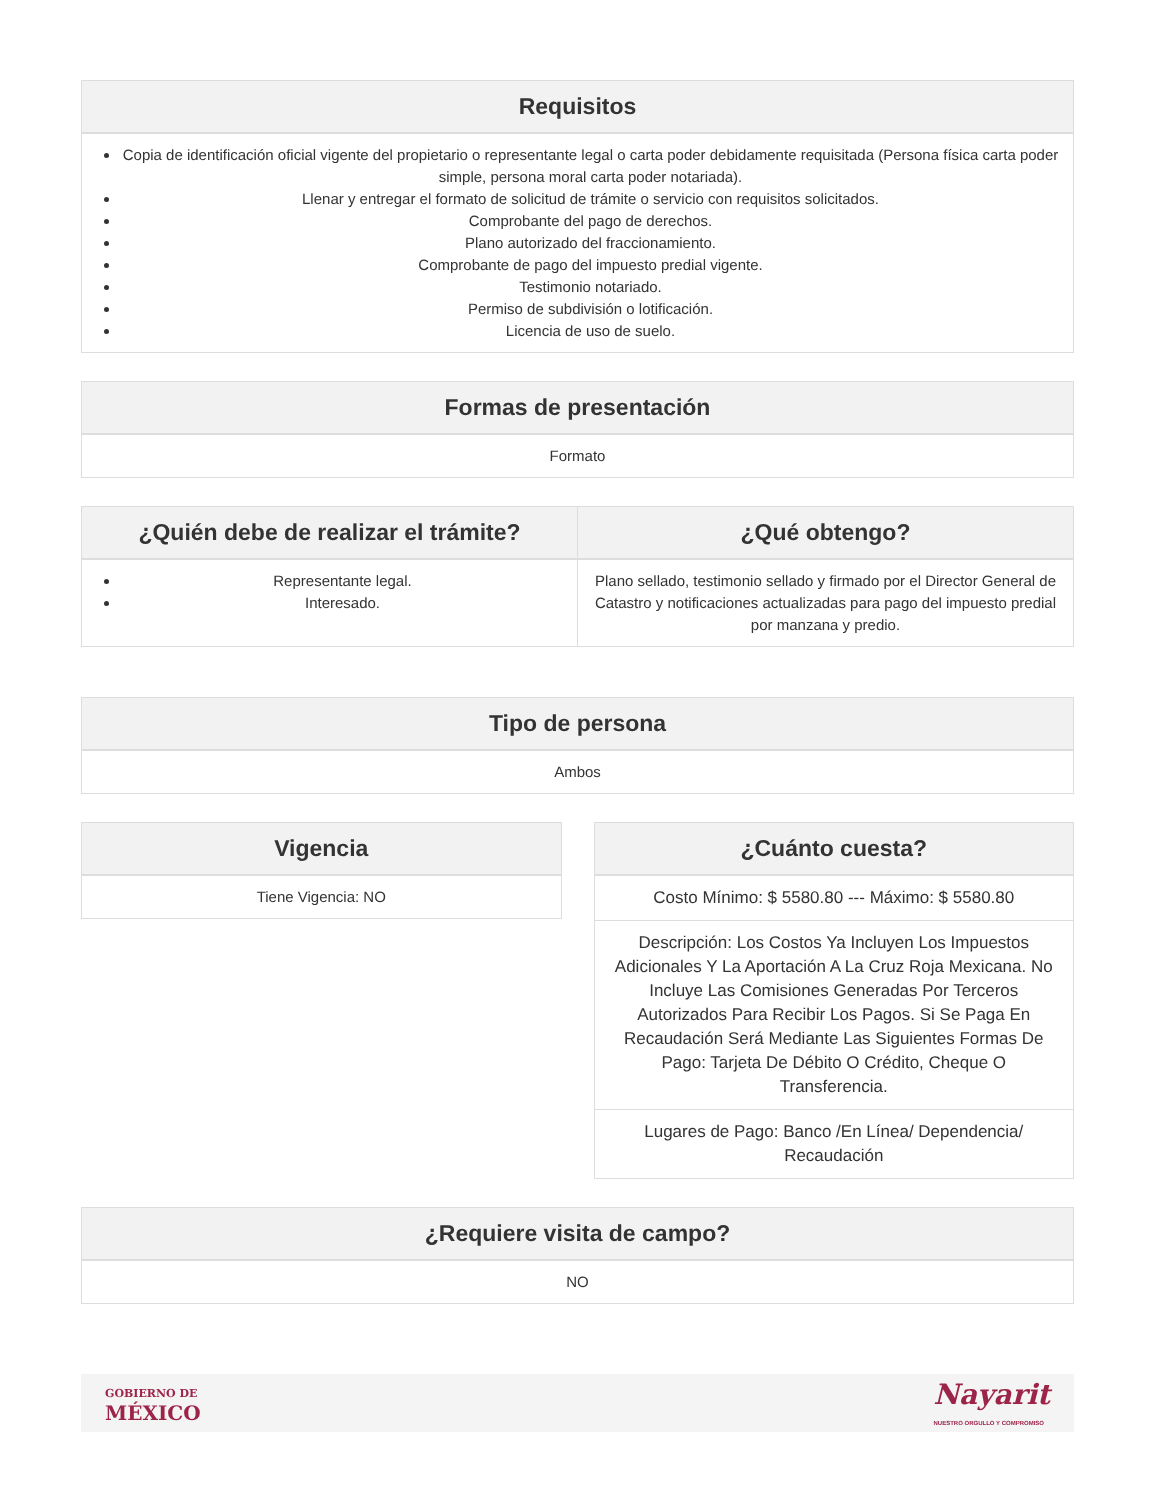Requisitos
Copia de identificación oficial vigente del propietario o representante legal o carta poder debidamente requisitada (Persona física carta poder simple, persona moral carta poder notariada).
Llenar y entregar el formato de solicitud de trámite o servicio con requisitos solicitados.
Comprobante del pago de derechos.
Plano autorizado del fraccionamiento.
Comprobante de pago del impuesto predial vigente.
Testimonio notariado.
Permiso de subdivisión o lotificación.
Licencia de uso de suelo.
Formas de presentación
Formato
| ¿Quién debe de realizar el trámite? | ¿Qué obtengo? |
| --- | --- |
| Representante legal. Interesado. | Plano sellado, testimonio sellado y firmado por el Director General de Catastro y notificaciones actualizadas para pago del impuesto predial por manzana y predio. |
Tipo de persona
Ambos
Vigencia
Tiene Vigencia: NO
¿Cuánto cuesta?
Costo Mínimo: $ 5580.80 --- Máximo: $ 5580.80
Descripción: Los Costos Ya Incluyen Los Impuestos Adicionales Y La Aportación A La Cruz Roja Mexicana. No Incluye Las Comisiones Generadas Por Terceros Autorizados Para Recibir Los Pagos. Si Se Paga En Recaudación Será Mediante Las Siguientes Formas De Pago: Tarjeta De Débito O Crédito, Cheque O Transferencia.
Lugares de Pago: Banco /En Línea/ Dependencia/ Recaudación
¿Requiere visita de campo?
NO
GOBIERNO DE
MÉXICO
Nayarit
NUESTRO ORGULLO Y COMPROMISO